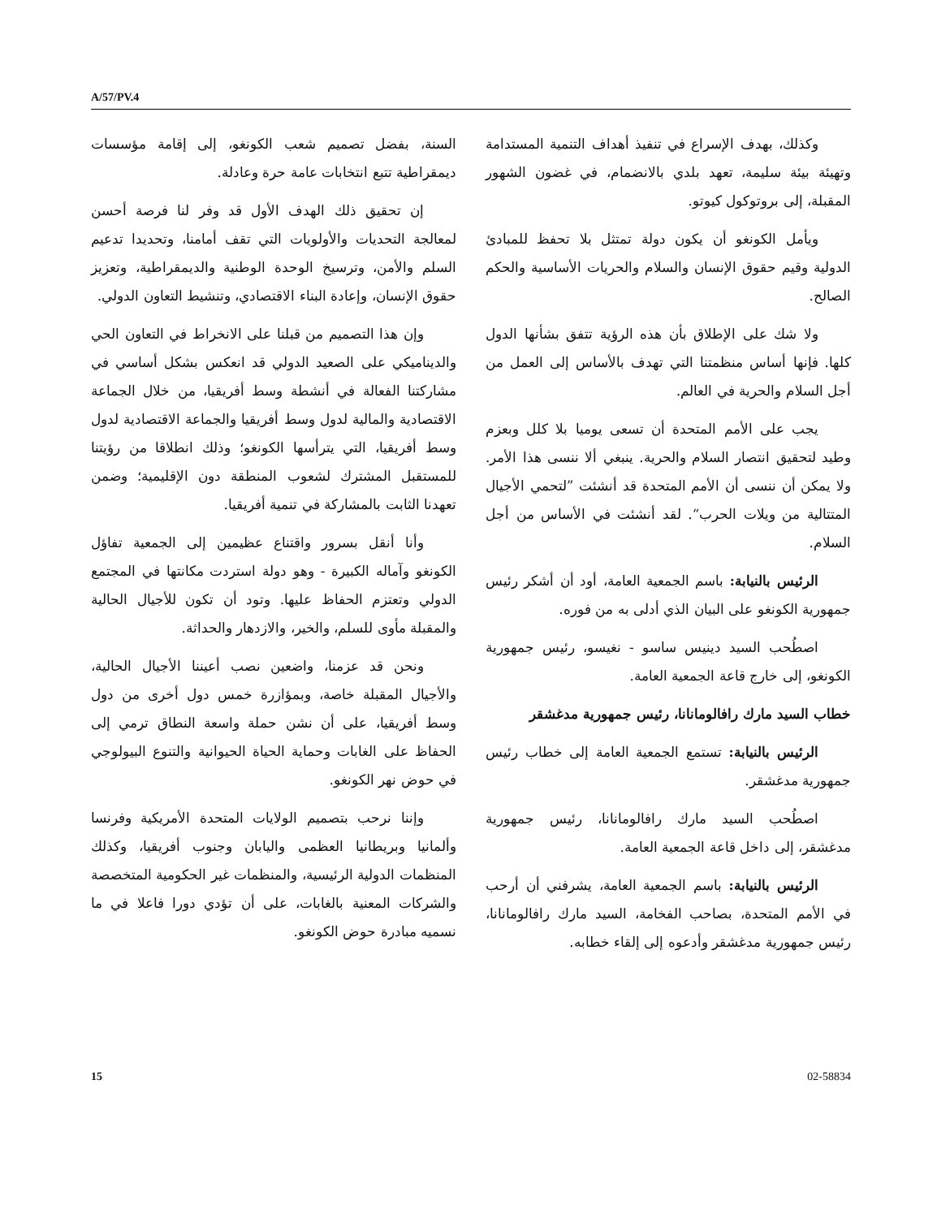A/57/PV.4
السنة، بفضل تصميم شعب الكونغو، إلى إقامة مؤسسات ديمقراطية تتبع انتخابات عامة حرة وعادلة.
إن تحقيق ذلك الهدف الأول قد وفر لنا فرصة أحسن لمعالجة التحديات والأولويات التي تقف أمامنا، وتحديدا تدعيم السلم والأمن، وترسيخ الوحدة الوطنية والديمقراطية، وتعزيز حقوق الإنسان، وإعادة البناء الاقتصادي، وتنشيط التعاون الدولي.
وإن هذا التصميم من قبلنا على الانخراط في التعاون الحي والديناميكي على الصعيد الدولي قد انعكس بشكل أساسي في مشاركتنا الفعالة في أنشطة وسط أفريقيا، من خلال الجماعة الاقتصادية والمالية لدول وسط أفريقيا والجماعة الاقتصادية لدول وسط أفريقيا، التي يترأسها الكونغو؛ وذلك انطلاقا من رؤيتنا للمستقبل المشترك لشعوب المنطقة دون الإقليمية؛ وضمن تعهدنا الثابت بالمشاركة في تنمية أفريقيا.
وأنا أنقل بسرور واقتناع عظيمين إلى الجمعية تفاؤل الكونغو وآماله الكبيرة - وهو دولة استردت مكانتها في المجتمع الدولي وتعتزم الحفاظ عليها. وتود أن تكون للأجيال الحالية والمقبلة مأوى للسلم، والخير، والازدهار والحداثة.
ونحن قد عزمنا، واضعين نصب أعيننا الأجيال الحالية، والأجيال المقبلة خاصة، وبمؤازرة خمس دول أخرى من دول وسط أفريقيا، على أن نشن حملة واسعة النطاق ترمي إلى الحفاظ على الغابات وحماية الحياة الحيوانية والتنوع البيولوجي في حوض نهر الكونغو.
وإننا نرحب بتصميم الولايات المتحدة الأمريكية وفرنسا وألمانيا وبريطانيا العظمى واليابان وجنوب أفريقيا، وكذلك المنظمات الدولية الرئيسية، والمنظمات غير الحكومية المتخصصة والشركات المعنية بالغابات، على أن تؤدي دورا فاعلا في ما نسميه مبادرة حوض الكونغو.
وكذلك، بهدف الإسراع في تنفيذ أهداف التنمية المستدامة وتهيئة بيئة سليمة، تعهد بلدي بالانضمام، في غضون الشهور المقبلة، إلى بروتوكول كيوتو.
ويأمل الكونغو أن يكون دولة تمتثل بلا تحفظ للمبادئ الدولية وقيم حقوق الإنسان والسلام والحريات الأساسية والحكم الصالح.
ولا شك على الإطلاق بأن هذه الرؤية تتفق بشأنها الدول كلها. فإنها أساس منظمتنا التي تهدف بالأساس إلى العمل من أجل السلام والحرية في العالم.
يجب على الأمم المتحدة أن تسعى يوميا بلا كلل وبعزم وطيد لتحقيق انتصار السلام والحرية. ينبغي ألا ننسى هذا الأمر. ولا يمكن أن ننسى أن الأمم المتحدة قد أنشئت ”لتحمي الأجيال المتتالية من ويلات الحرب“. لقد أنشئت في الأساس من أجل السلام.
الرئيس بالنيابة: باسم الجمعية العامة، أود أن أشكر رئيس جمهورية الكونغو على البيان الذي أدلى به من فوره.
اصطُحب السيد دينيس ساسو - نغيسو، رئيس جمهورية الكونغو، إلى خارج قاعة الجمعية العامة.
خطاب السيد مارك رافالومانانا، رئيس جمهورية مدغشقر
الرئيس بالنيابة: تستمع الجمعية العامة إلى خطاب رئيس جمهورية مدغشقر.
اصطُحب السيد مارك رافالومانانا، رئيس جمهورية مدغشقر، إلى داخل قاعة الجمعية العامة.
الرئيس بالنيابة: باسم الجمعية العامة، يشرفني أن أرحب في الأمم المتحدة، بصاحب الفخامة، السيد مارك رافالومانانا، رئيس جمهورية مدغشقر وأدعوه إلى إلقاء خطابه.
15 02-58834